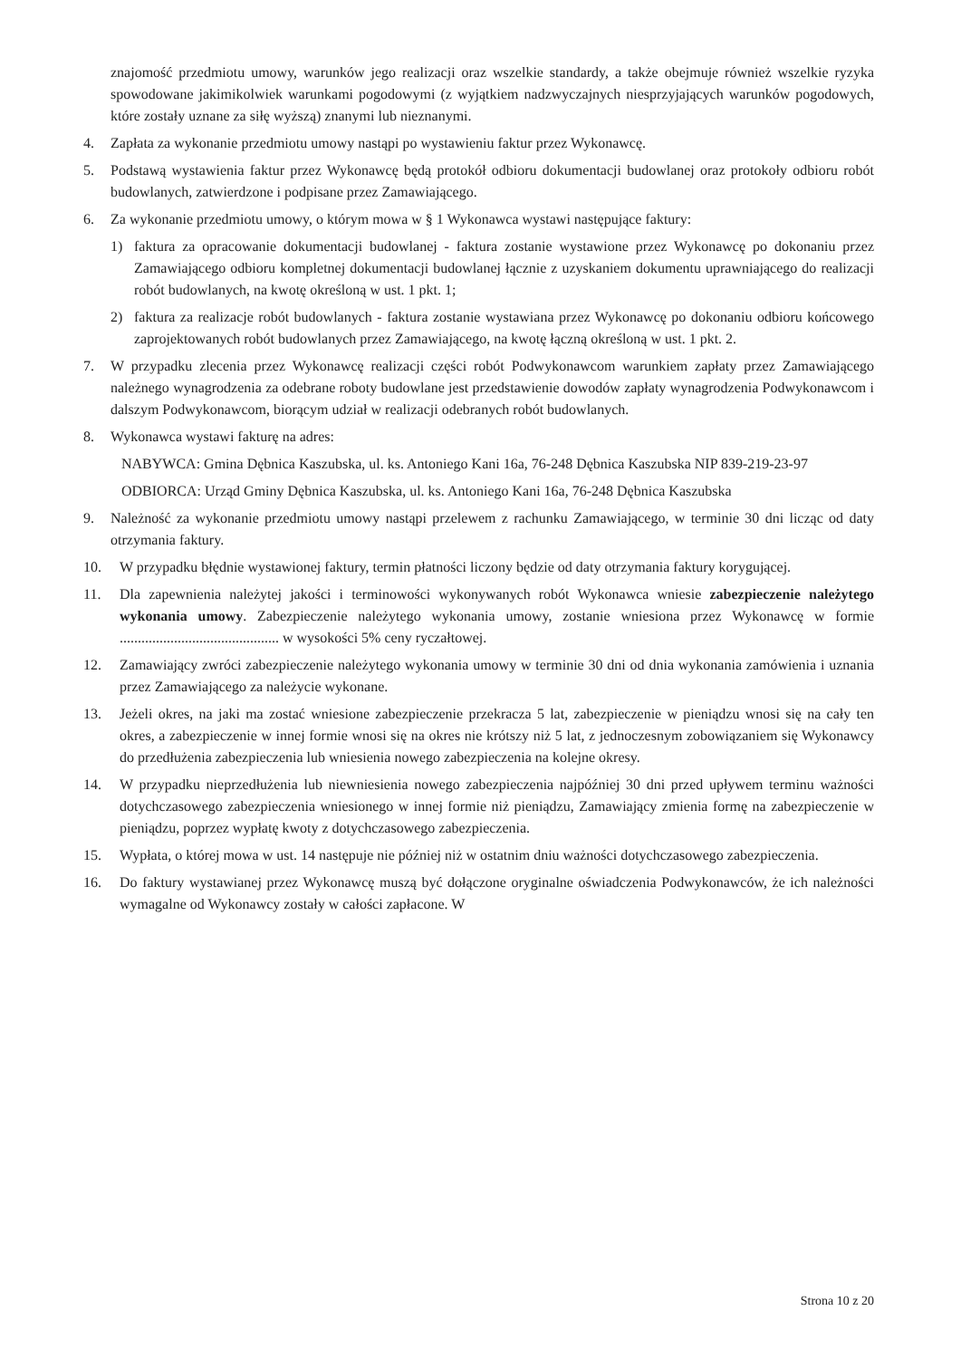znajomość przedmiotu umowy, warunków jego realizacji oraz wszelkie standardy, a także obejmuje również wszelkie ryzyka spowodowane jakimikolwiek warunkami pogodowymi (z wyjątkiem nadzwyczajnych niesprzyjających warunków pogodowych, które zostały uznane za siłę wyższą) znanymi lub nieznanymi.
4. Zapłata za wykonanie przedmiotu umowy nastąpi po wystawieniu faktur przez Wykonawcę.
5. Podstawą wystawienia faktur przez Wykonawcę będą protokół odbioru dokumentacji budowlanej oraz protokoły odbioru robót budowlanych, zatwierdzone i podpisane przez Zamawiającego.
6. Za wykonanie przedmiotu umowy, o którym mowa w § 1 Wykonawca wystawi następujące faktury:
1) faktura za opracowanie dokumentacji budowlanej - faktura zostanie wystawione przez Wykonawcę po dokonaniu przez Zamawiającego odbioru kompletnej dokumentacji budowlanej łącznie z uzyskaniem dokumentu uprawniającego do realizacji robót budowlanych, na kwotę określoną w ust. 1 pkt. 1;
2) faktura za realizacje robót budowlanych - faktura zostanie wystawiana przez Wykonawcę po dokonaniu odbioru końcowego zaprojektowanych robót budowlanych przez Zamawiającego, na kwotę łączną określoną w ust. 1 pkt. 2.
7. W przypadku zlecenia przez Wykonawcę realizacji części robót Podwykonawcom warunkiem zapłaty przez Zamawiającego należnego wynagrodzenia za odebrane roboty budowlane jest przedstawienie dowodów zapłaty wynagrodzenia Podwykonawcom i dalszym Podwykonawcom, biorącym udział w realizacji odebranych robót budowlanych.
8. Wykonawca wystawi fakturę na adres:
NABYWCA: Gmina Dębnica Kaszubska, ul. ks. Antoniego Kani 16a, 76-248 Dębnica Kaszubska NIP 839-219-23-97
ODBIORCA: Urząd Gminy Dębnica Kaszubska, ul. ks. Antoniego Kani 16a, 76-248 Dębnica Kaszubska
9. Należność za wykonanie przedmiotu umowy nastąpi przelewem z rachunku Zamawiającego, w terminie 30 dni licząc od daty otrzymania faktury.
10. W przypadku błędnie wystawionej faktury, termin płatności liczony będzie od daty otrzymania faktury korygującej.
11. Dla zapewnienia należytej jakości i terminowości wykonywanych robót Wykonawca wniesie zabezpieczenie należytego wykonania umowy. Zabezpieczenie należytego wykonania umowy, zostanie wniesiona przez Wykonawcę w formie ............................................ w wysokości 5% ceny ryczałtowej.
12. Zamawiający zwróci zabezpieczenie należytego wykonania umowy w terminie 30 dni od dnia wykonania zamówienia i uznania przez Zamawiającego za należycie wykonane.
13. Jeżeli okres, na jaki ma zostać wniesione zabezpieczenie przekracza 5 lat, zabezpieczenie w pieniądzu wnosi się na cały ten okres, a zabezpieczenie w innej formie wnosi się na okres nie krótszy niż 5 lat, z jednoczesnym zobowiązaniem się Wykonawcy do przedłużenia zabezpieczenia lub wniesienia nowego zabezpieczenia na kolejne okresy.
14. W przypadku nieprzedłużenia lub niewniesienia nowego zabezpieczenia najpóźniej 30 dni przed upływem terminu ważności dotychczasowego zabezpieczenia wniesionego w innej formie niż pieniądzu, Zamawiający zmienia formę na zabezpieczenie w pieniądzu, poprzez wypłatę kwoty z dotychczasowego zabezpieczenia.
15. Wypłata, o której mowa w ust. 14 następuje nie później niż w ostatnim dniu ważności dotychczasowego zabezpieczenia.
16. Do faktury wystawianej przez Wykonawcę muszą być dołączone oryginalne oświadczenia Podwykonawców, że ich należności wymagalne od Wykonawcy zostały w całości zapłacone. W
Strona 10 z 20